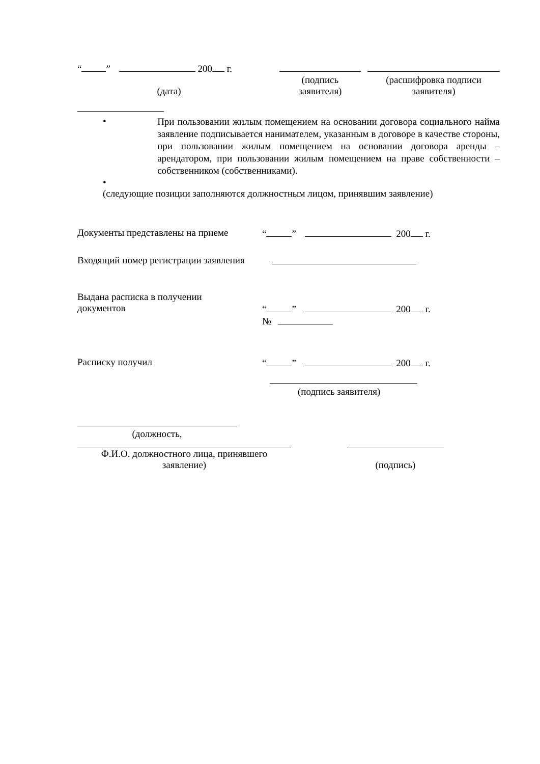“ ” 200 г.
(подпись
заявителя)
(расшифровка подписи
заявителя)
(дата)
•
При пользовании жилым помещением на основании договора социального найма заявление подписывается нанимателем, указанным в договоре в качестве стороны, при пользовании жилым помещением на основании договора аренды – арендатором, при пользовании жилым помещением на праве собственности – собственником (собственниками).
•
(следующие позиции заполняются должностным лицом, принявшим заявление)
Документы представлены на приеме
“ ” 200 г.
Входящий номер регистрации заявления
Выдана расписка в получении
документов
“ ” 200 г.
№
Расписку получил “ ” 200 г.
(подпись заявителя)
(должность,
Ф.И.О. должностного лица, принявшего
заявление)
(подпись)